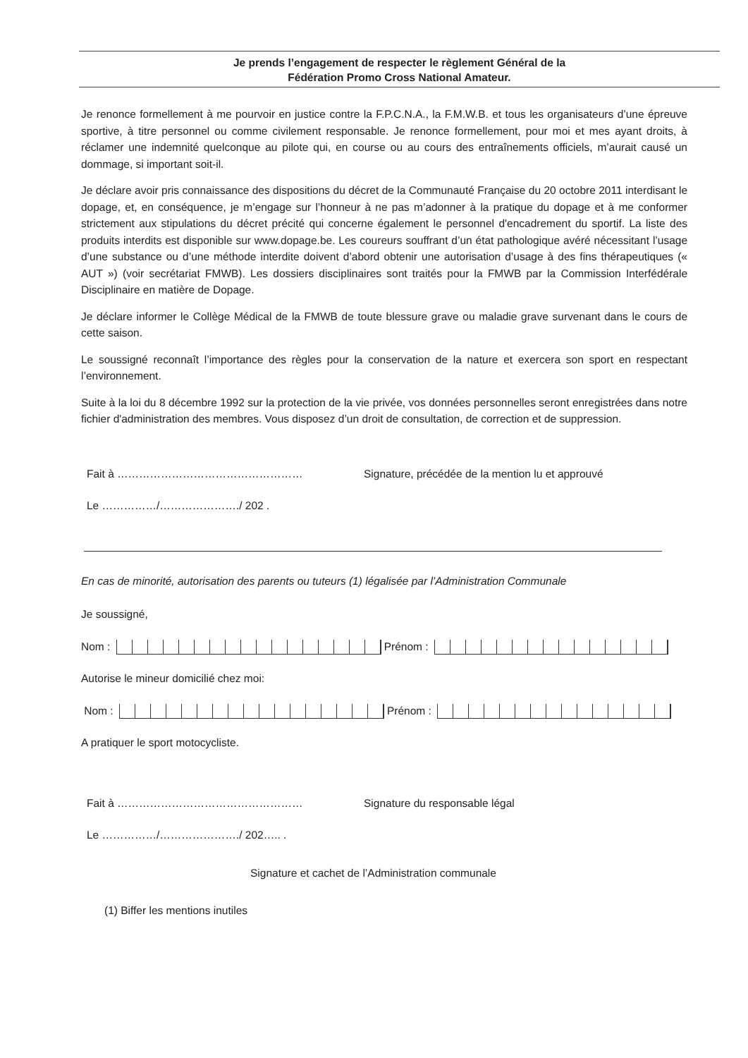Je prends l’engagement de respecter le règlement Général de la
Fédération Promo Cross National Amateur.
Je renonce formellement à me pourvoir en justice contre la F.P.C.N.A., la F.M.W.B. et tous les organisateurs d’une épreuve sportive, à titre personnel ou comme civilement responsable. Je renonce formellement, pour moi et mes ayant droits, à réclamer une indemnité quelconque au pilote qui, en course ou au cours des entraînements officiels, m’aurait causé un dommage, si important soit-il.
Je déclare avoir pris connaissance des dispositions du décret de la Communauté Française du 20 octobre 2011 interdisant le dopage, et, en conséquence, je m’engage sur l’honneur à ne pas m’adonner à la pratique du dopage et à me conformer strictement aux stipulations du décret précité qui concerne également le personnel d'encadrement du sportif. La liste des produits interdits est disponible sur www.dopage.be. Les coureurs souffrant d’un état pathologique avéré nécessitant l’usage d’une substance ou d’une méthode interdite doivent d’abord obtenir une autorisation d’usage à des fins thérapeutiques (« AUT ») (voir secrétariat FMWB). Les dossiers disciplinaires sont traités pour la FMWB par la Commission Interfédérale Disciplinaire en matière de Dopage.
Je déclare informer le Collège Médical de la FMWB de toute blessure grave ou maladie grave survenant dans le cours de cette saison.
Le soussigné reconnaît l’importance des règles pour la conservation de la nature et exercera son sport en respectant l’environnement.
Suite à la loi du 8 décembre 1992 sur la protection de la vie privée, vos données personnelles seront enregistrées dans notre fichier d'administration des membres. Vous disposez d’un droit de consultation, de correction et de suppression.
Fait à …………………………………………… Signature, précédée de la mention lu et approuvé
Le ……………/…………………./ 202 .
En cas de minorité, autorisation des parents ou tuteurs (1) légalisée par l’Administration Communale
Je soussigné,
Nom : Prénom :
Autorise le mineur domicilié chez moi:
Nom : Prénom :
A pratiquer le sport motocycliste.
Fait à …………………………………………… Signature du responsable légal
Le ……………/…………………./ 202….. .
Signature et cachet de l’Administration communale
(1) Biffer les mentions inutiles